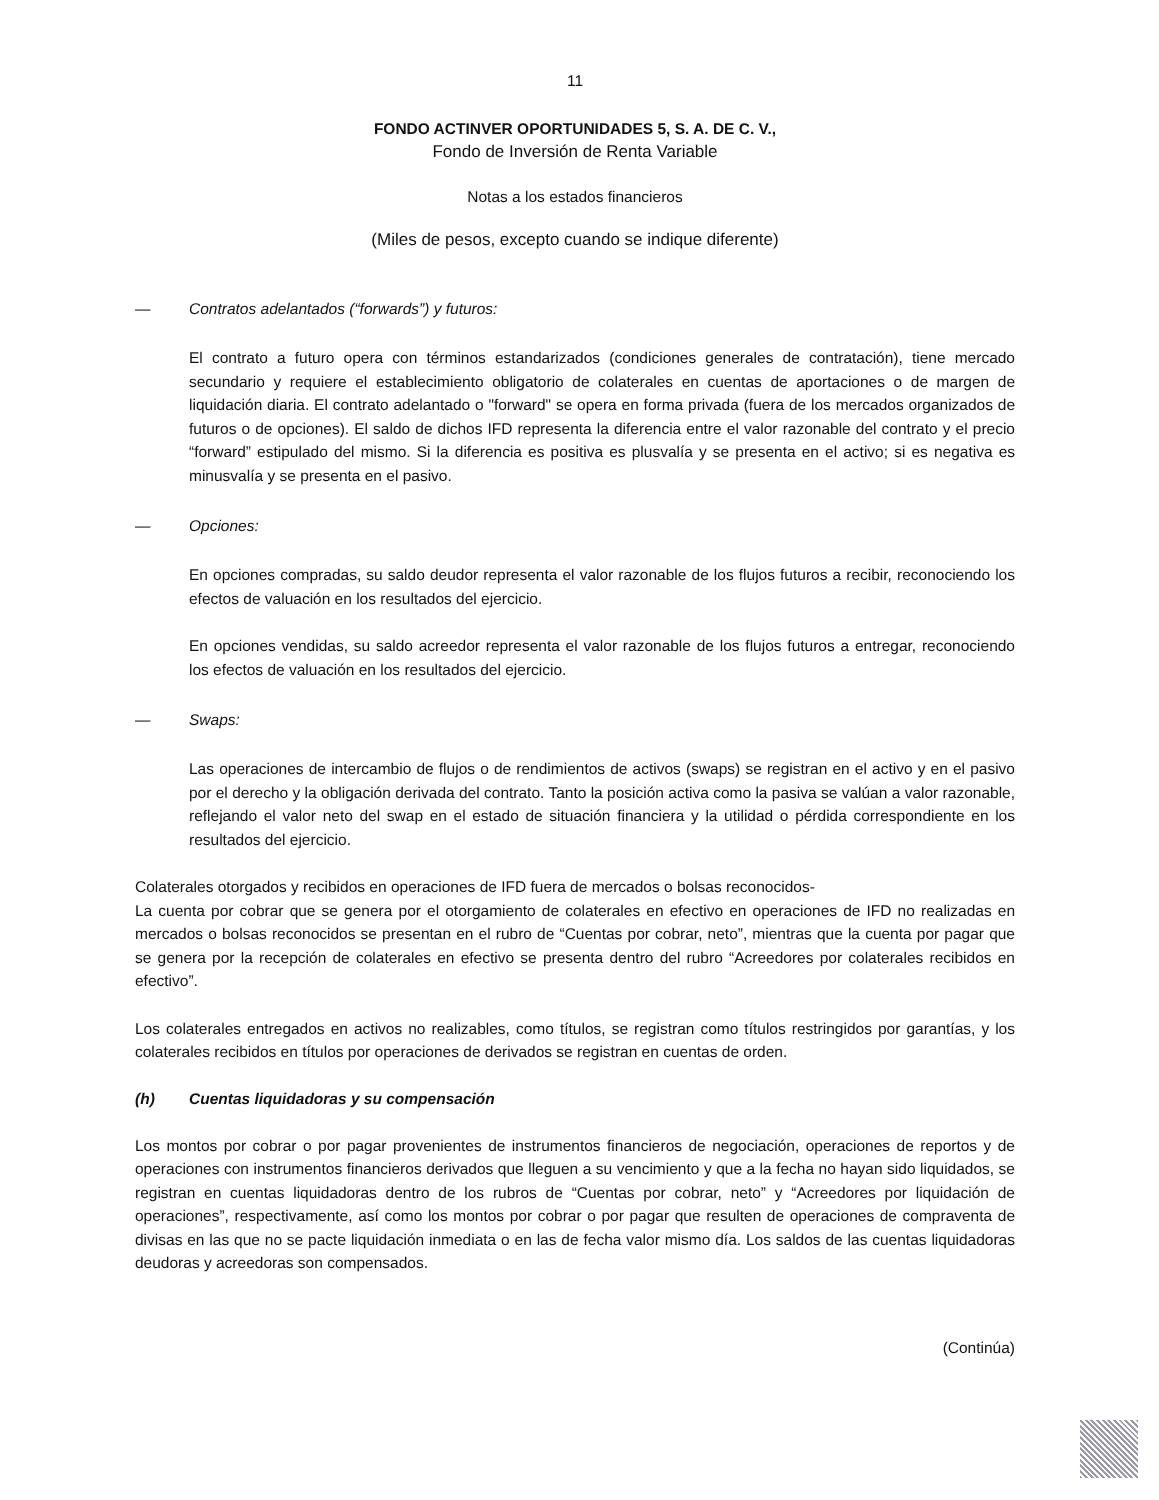11
FONDO ACTINVER OPORTUNIDADES 5, S. A. DE C. V.,
Fondo de Inversión de Renta Variable
Notas a los estados financieros
(Miles de pesos, excepto cuando se indique diferente)
— Contratos adelantados (“forwards”) y futuros:
El contrato a futuro opera con términos estandarizados (condiciones generales de contratación), tiene mercado secundario y requiere el establecimiento obligatorio de colaterales en cuentas de aportaciones o de margen de liquidación diaria. El contrato adelantado o "forward" se opera en forma privada (fuera de los mercados organizados de futuros o de opciones). El saldo de dichos IFD representa la diferencia entre el valor razonable del contrato y el precio “forward” estipulado del mismo. Si la diferencia es positiva es plusvalía y se presenta en el activo; si es negativa es minusvalía y se presenta en el pasivo.
— Opciones:
En opciones compradas, su saldo deudor representa el valor razonable de los flujos futuros a recibir, reconociendo los efectos de valuación en los resultados del ejercicio.
En opciones vendidas, su saldo acreedor representa el valor razonable de los flujos futuros a entregar, reconociendo los efectos de valuación en los resultados del ejercicio.
— Swaps:
Las operaciones de intercambio de flujos o de rendimientos de activos (swaps) se registran en el activo y en el pasivo por el derecho y la obligación derivada del contrato. Tanto la posición activa como la pasiva se valúan a valor razonable, reflejando el valor neto del swap en el estado de situación financiera y la utilidad o pérdida correspondiente en los resultados del ejercicio.
Colaterales otorgados y recibidos en operaciones de IFD fuera de mercados o bolsas reconocidos-
La cuenta por cobrar que se genera por el otorgamiento de colaterales en efectivo en operaciones de IFD no realizadas en mercados o bolsas reconocidos se presentan en el rubro de “Cuentas por cobrar, neto”, mientras que la cuenta por pagar que se genera por la recepción de colaterales en efectivo se presenta dentro del rubro “Acreedores por colaterales recibidos en efectivo”.
Los colaterales entregados en activos no realizables, como títulos, se registran como títulos restringidos por garantías, y los colaterales recibidos en títulos por operaciones de derivados se registran en cuentas de orden.
(h) Cuentas liquidadoras y su compensación
Los montos por cobrar o por pagar provenientes de instrumentos financieros de negociación, operaciones de reportos y de operaciones con instrumentos financieros derivados que lleguen a su vencimiento y que a la fecha no hayan sido liquidados, se registran en cuentas liquidadoras dentro de los rubros de “Cuentas por cobrar, neto” y “Acreedores por liquidación de operaciones”, respectivamente, así como los montos por cobrar o por pagar que resulten de operaciones de compraventa de divisas en las que no se pacte liquidación inmediata o en las de fecha valor mismo día. Los saldos de las cuentas liquidadoras deudoras y acreedoras son compensados.
(Continúa)